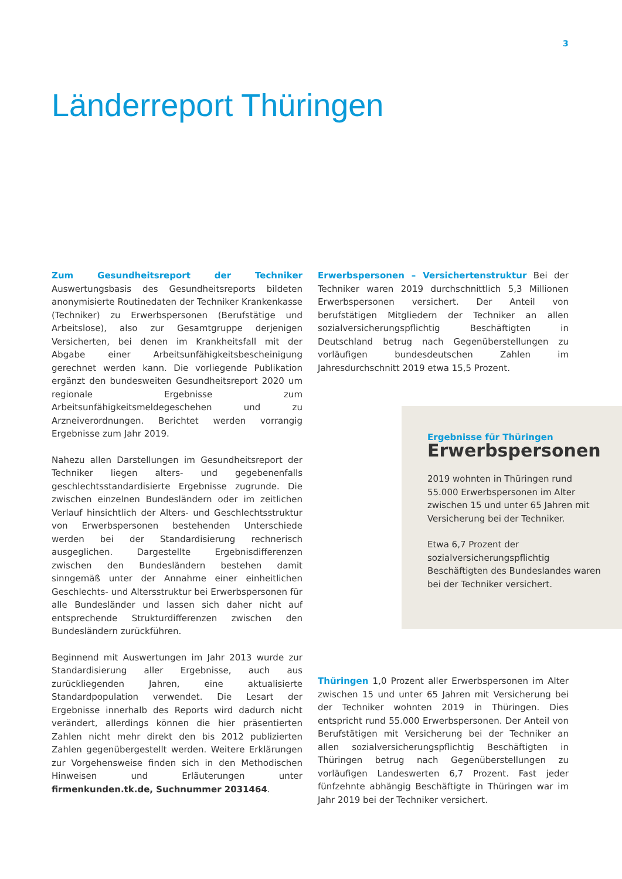3
Länderreport Thüringen
Zum Gesundheitsreport der Techniker Auswertungsbasis des Gesundheitsreports bildeten anonymisierte Routinedaten der Techniker Krankenkasse (Techniker) zu Erwerbspersonen (Berufstätige und Arbeitslose), also zur Gesamtgruppe derjenigen Versicherten, bei denen im Krankheitsfall mit der Abgabe einer Arbeitsunfähigkeitsbescheinigung gerechnet werden kann. Die vorliegende Publikation ergänzt den bundesweiten Gesundheitsreport 2020 um regionale Ergebnisse zum Arbeitsunfähigkeitsmeldegeschehen und zu Arzneiverordnungen. Berichtet werden vorrangig Ergebnisse zum Jahr 2019.
Nahezu allen Darstellungen im Gesundheitsreport der Techniker liegen alters- und gegebenenfalls geschlechtsstandardisierte Ergebnisse zugrunde. Die zwischen einzelnen Bundesländern oder im zeitlichen Verlauf hinsichtlich der Alters- und Geschlechtsstruktur von Erwerbspersonen bestehenden Unterschiede werden bei der Standardisierung rechnerisch ausgeglichen. Dargestellte Ergebnisdifferenzen zwischen den Bundesländern bestehen damit sinngemäß unter der Annahme einer einheitlichen Geschlechts- und Altersstruktur bei Erwerbspersonen für alle Bundesländer und lassen sich daher nicht auf entsprechende Strukturdifferenzen zwischen den Bundesländern zurückführen.
Beginnend mit Auswertungen im Jahr 2013 wurde zur Standardisierung aller Ergebnisse, auch aus zurückliegenden Jahren, eine aktualisierte Standardpopulation verwendet. Die Lesart der Ergebnisse innerhalb des Reports wird dadurch nicht verändert, allerdings können die hier präsentierten Zahlen nicht mehr direkt den bis 2012 publizierten Zahlen gegenübergestellt werden. Weitere Erklärungen zur Vorgehensweise finden sich in den Methodischen Hinweisen und Erläuterungen unter firmenkunden.tk.de, Suchnummer 2031464.
Erwerbspersonen – Versichertenstruktur Bei der Techniker waren 2019 durchschnittlich 5,3 Millionen Erwerbspersonen versichert. Der Anteil von berufstätigen Mitgliedern der Techniker an allen sozialversicherungspflichtig Beschäftigten in Deutschland betrug nach Gegenüberstellungen zu vorläufigen bundesdeutschen Zahlen im Jahresdurchschnitt 2019 etwa 15,5 Prozent.
Ergebnisse für Thüringen
Erwerbspersonen
2019 wohnten in Thüringen rund 55.000 Erwerbspersonen im Alter zwischen 15 und unter 65 Jahren mit Versicherung bei der Techniker.
Etwa 6,7 Prozent der sozialversicherungspflichtig Beschäftigten des Bundeslandes waren bei der Techniker versichert.
Thüringen 1,0 Prozent aller Erwerbspersonen im Alter zwischen 15 und unter 65 Jahren mit Versicherung bei der Techniker wohnten 2019 in Thüringen. Dies entspricht rund 55.000 Erwerbspersonen. Der Anteil von Berufstätigen mit Versicherung bei der Techniker an allen sozialversicherungspflichtig Beschäftigten in Thüringen betrug nach Gegenüberstellungen zu vorläufigen Landeswerten 6,7 Prozent. Fast jeder fünfzehnte abhängig Beschäftigte in Thüringen war im Jahr 2019 bei der Techniker versichert.